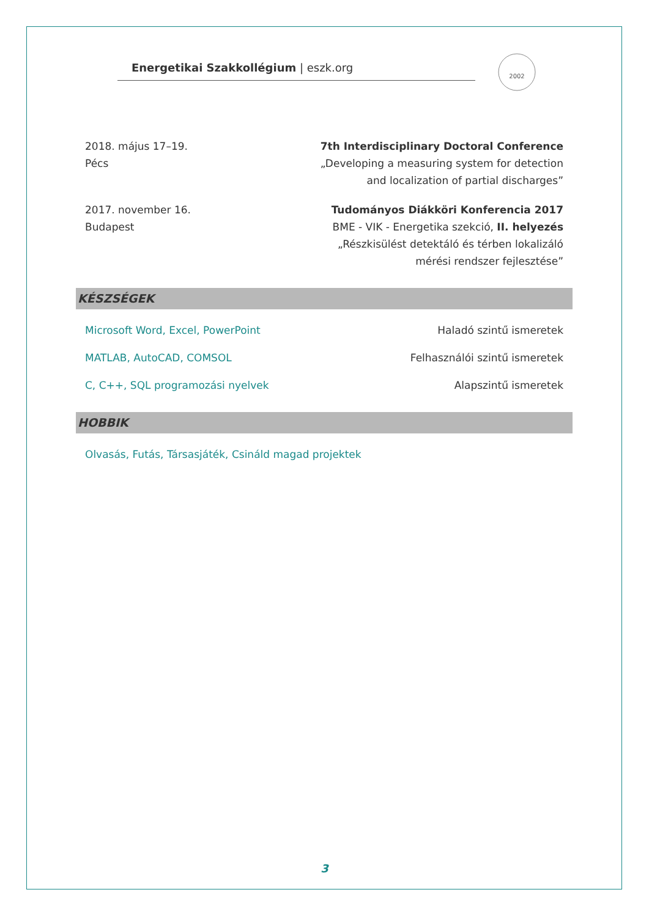Energetikai Szakkollégium | eszk.org
2002
2018. május 17–19.
Pécs
7th Interdisciplinary Doctoral Conference
„Developing a measuring system for detection
and localization of partial discharges”
2017. november 16.
Budapest
Tudományos Diákköri Konferencia 2017
BME - VIK - Energetika szekció, II. helyezés
„Részkisülést detektáló és térben lokalizáló
mérési rendszer fejlesztése”
KÉSZSÉGEK
Microsoft Word, Excel, PowerPoint
Haladó szintű ismeretek
MATLAB, AutoCAD, COMSOL Felhasználói szintű ismeretek
C, C++, SQL programozási nyelvek
Alapszintű ismeretek
HOBBIK
Olvasás, Futás, Társasjáték, Csináld magad projektek
3